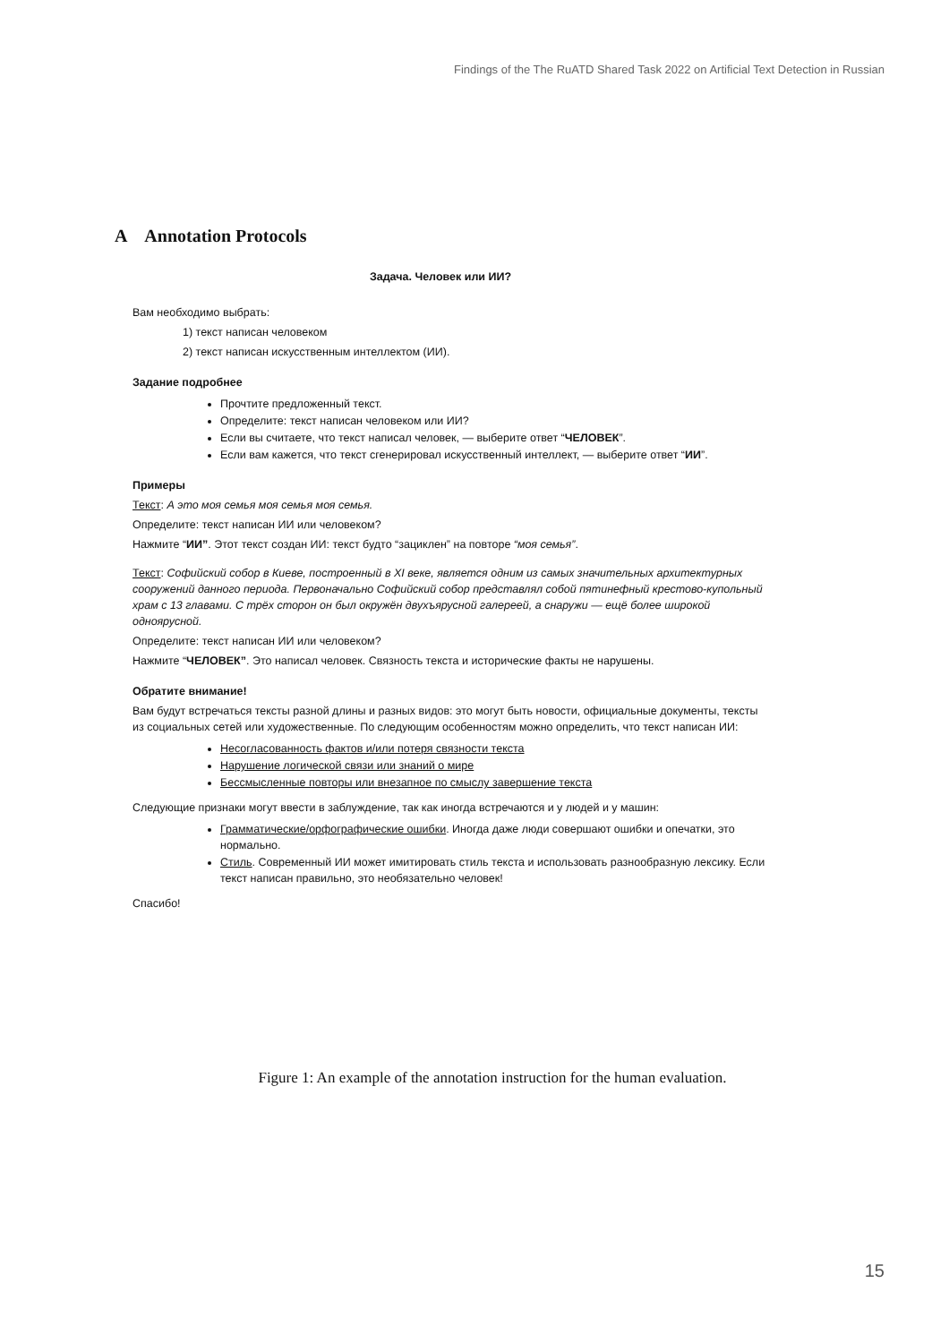Findings of the The RuATD Shared Task 2022 on Artificial Text Detection in Russian
A Annotation Protocols
Задача. Человек или ИИ?
Вам необходимо выбрать:
1) текст написан человеком
2) текст написан искусственным интеллектом (ИИ).
Задание подробнее
Прочтите предложенный текст.
Определите: текст написан человеком или ИИ?
Если вы считаете, что текст написал человек, — выберите ответ “ЧЕЛОВЕК”.
Если вам кажется, что текст сгенерировал искусственный интеллект, — выберите ответ “ИИ”.
Примеры
Текст: А это моя семья моя семья моя семья.
Определите: текст написан ИИ или человеком?
Нажмите “ИИ”. Этот текст создан ИИ: текст будто “зациклен” на повторе “моя семья”.
Текст: Софийский собор в Киеве, построенный в XI веке, является одним из самых значительных архитектурных сооружений данного периода. Первоначально Софийский собор представлял собой пятинефный крестово-купольный храм с 13 главами. С трёх сторон он был окружён двухъярусной галереей, а снаружи — ещё более широкой одноярусной.
Определите: текст написан ИИ или человеком?
Нажмите “ЧЕЛОВЕК”. Это написал человек. Связность текста и исторические факты не нарушены.
Обратите внимание!
Вам будут встречаться тексты разной длины и разных видов: это могут быть новости, официальные документы, тексты из социальных сетей или художественные. По следующим особенностям можно определить, что текст написан ИИ:
Несогласованность фактов и/или потеря связности текста
Нарушение логической связи или знаний о мире
Бессмысленные повторы или внезапное по смыслу завершение текста
Следующие признаки могут ввести в заблуждение, так как иногда встречаются и у людей и у машин:
Грамматические/орфографические ошибки. Иногда даже люди совершают ошибки и опечатки, это нормально.
Стиль. Современный ИИ может имитировать стиль текста и использовать разнообразную лексику. Если текст написан правильно, это необязательно человек!
Спасибо!
Figure 1: An example of the annotation instruction for the human evaluation.
15